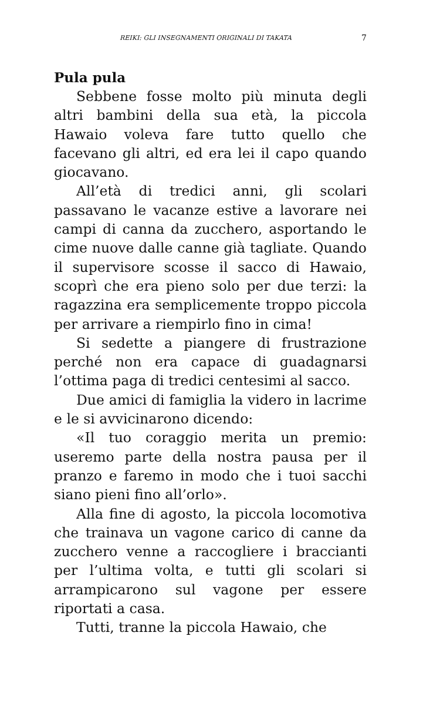REIKI: GLI INSEGNAMENTI ORIGINALI DI TAKATA 7
Pula pula
Sebbene fosse molto più minuta degli altri bambini della sua età, la piccola Hawaio voleva fare tutto quello che facevano gli altri, ed era lei il capo quando giocavano.
All’età di tredici anni, gli scolari passavano le vacanze estive a lavorare nei campi di canna da zucchero, asportando le cime nuove dalle canne già tagliate. Quando il supervisore scosse il sacco di Hawaio, scoprì che era pieno solo per due terzi: la ragazzina era semplicemente troppo piccola per arrivare a riempirlo fino in cima!
Si sedette a piangere di frustrazione perché non era capace di guadagnarsi l’ottima paga di tredici centesimi al sacco.
Due amici di famiglia la videro in lacrime e le si avvicinarono dicendo:
«Il tuo coraggio merita un premio: useremo parte della nostra pausa per il pranzo e faremo in modo che i tuoi sacchi siano pieni fino all’orlo».
Alla fine di agosto, la piccola locomotiva che trainava un vagone carico di canne da zucchero venne a raccogliere i braccianti per l’ultima volta, e tutti gli scolari si arrampicarono sul vagone per essere riportati a casa.
Tutti, tranne la piccola Hawaio, che